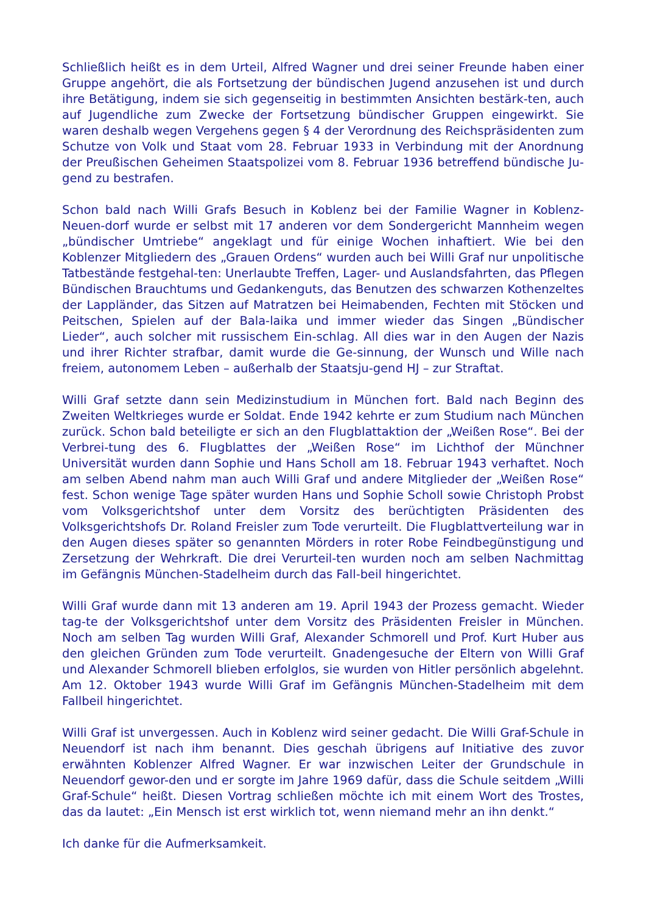Schließlich heißt es in dem Urteil, Alfred Wagner und drei seiner Freunde haben einer Gruppe angehört, die als Fortsetzung der bündischen Jugend anzusehen ist und durch ihre Betätigung, indem sie sich gegenseitig in bestimmten Ansichten bestärk-ten, auch auf Jugendliche zum Zwecke der Fortsetzung bündischer Gruppen eingewirkt. Sie waren deshalb wegen Vergehens gegen § 4 der Verordnung des Reichspräsidenten zum Schutze von Volk und Staat vom 28. Februar 1933 in Verbindung mit der Anordnung der Preußischen Geheimen Staatspolizei vom 8. Februar 1936 betreffend bündische Ju-gend zu bestrafen.
Schon bald nach Willi Grafs Besuch in Koblenz bei der Familie Wagner in Koblenz-Neuen-dorf wurde er selbst mit 17 anderen vor dem Sondergericht Mannheim wegen „bündischer Umtriebe“ angeklagt und für einige Wochen inhaftiert. Wie bei den Koblenzer Mitgliedern des „Grauen Ordens“ wurden auch bei Willi Graf nur unpolitische Tatbestände festgehal-ten: Unerlaubte Treffen, Lager- und Auslandsfahrten, das Pflegen Bündischen Brauchtums und Gedankenguts, das Benutzen des schwarzen Kothenzeltes der Lappländer, das Sitzen auf Matratzen bei Heimabenden, Fechten mit Stöcken und Peitschen, Spielen auf der Bala-laika und immer wieder das Singen „Bündischer Lieder“, auch solcher mit russischem Ein-schlag. All dies war in den Augen der Nazis und ihrer Richter strafbar, damit wurde die Ge-sinnung, der Wunsch und Wille nach freiem, autonomem Leben – außerhalb der Staatsju-gend HJ – zur Straftat.
Willi Graf setzte dann sein Medizinstudium in München fort. Bald nach Beginn des Zweiten Weltkrieges wurde er Soldat. Ende 1942 kehrte er zum Studium nach München zurück. Schon bald beteiligte er sich an den Flugblattaktion der „Weißen Rose“. Bei der Verbrei-tung des 6. Flugblattes der „Weißen Rose“ im Lichthof der Münchner Universität wurden dann Sophie und Hans Scholl am 18. Februar 1943 verhaftet. Noch am selben Abend nahm man auch Willi Graf und andere Mitglieder der „Weißen Rose“ fest. Schon wenige Tage später wurden Hans und Sophie Scholl sowie Christoph Probst vom Volksgerichtshof unter dem Vorsitz des berüchtigten Präsidenten des Volksgerichtshofs Dr. Roland Freisler zum Tode verurteilt. Die Flugblattverteilung war in den Augen dieses später so genannten Mörders in roter Robe Feindbegünstigung und Zersetzung der Wehrkraft. Die drei Verurteil-ten wurden noch am selben Nachmittag im Gefängnis München-Stadelheim durch das Fall-beil hingerichtet.
Willi Graf wurde dann mit 13 anderen am 19. April 1943 der Prozess gemacht. Wieder tag-te der Volksgerichtshof unter dem Vorsitz des Präsidenten Freisler in München. Noch am selben Tag wurden Willi Graf, Alexander Schmorell und Prof. Kurt Huber aus den gleichen Gründen zum Tode verurteilt. Gnadengesuche der Eltern von Willi Graf und Alexander Schmorell blieben erfolglos, sie wurden von Hitler persönlich abgelehnt. Am 12. Oktober 1943 wurde Willi Graf im Gefängnis München-Stadelheim mit dem Fallbeil hingerichtet.
Willi Graf ist unvergessen. Auch in Koblenz wird seiner gedacht. Die Willi Graf-Schule in Neuendorf ist nach ihm benannt. Dies geschah übrigens auf Initiative des zuvor erwähnten Koblenzer Alfred Wagner. Er war inzwischen Leiter der Grundschule in Neuendorf gewor-den und er sorgte im Jahre 1969 dafür, dass die Schule seitdem „Willi Graf-Schule“ heißt. Diesen Vortrag schließen möchte ich mit einem Wort des Trostes, das da lautet: „Ein Mensch ist erst wirklich tot, wenn niemand mehr an ihn denkt.“
Ich danke für die Aufmerksamkeit.